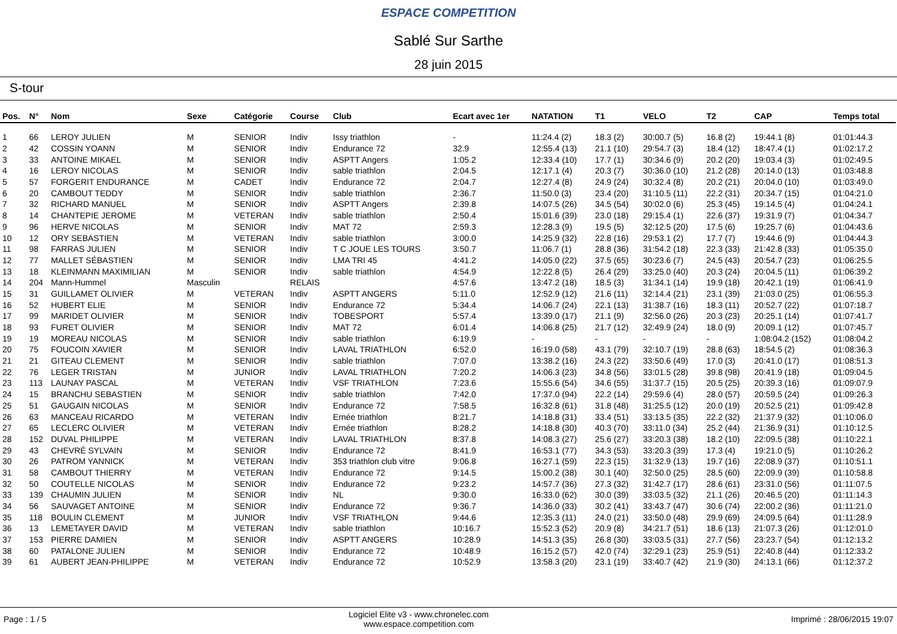ESPACE COMPETITION
Sablé Sur Sarthe
28 juin 2015
S-tour
| Pos. | N° | Nom | Sexe | Catégorie | Course | Club | Ecart avec 1er | NATATION | T1 | VELO | T2 | CAP | Temps total |
| --- | --- | --- | --- | --- | --- | --- | --- | --- | --- | --- | --- | --- | --- |
| 1 | 66 | LEROY JULIEN | M | SENIOR | Indiv | Issy triathlon | - | 11:24.4 (2) | 18.3 (2) | 30:00.7 (5) | 16.8 (2) | 19:44.1 (8) | 01:01:44.3 |
| 2 | 42 | COSSIN YOANN | M | SENIOR | Indiv | Endurance 72 | 32.9 | 12:55.4 (13) | 21.1 (10) | 29:54.7 (3) | 18.4 (12) | 18:47.4 (1) | 01:02:17.2 |
| 3 | 33 | ANTOINE MIKAEL | M | SENIOR | Indiv | ASPTT Angers | 1:05.2 | 12:33.4 (10) | 17.7 (1) | 30:34.6 (9) | 20.2 (20) | 19:03.4 (3) | 01:02:49.5 |
| 4 | 16 | LEROY NICOLAS | M | SENIOR | Indiv | sable triathlon | 2:04.5 | 12:17.1 (4) | 20.3 (7) | 30:36.0 (10) | 21.2 (28) | 20:14.0 (13) | 01:03:48.8 |
| 5 | 57 | FORGERIT ENDURANCE | M | CADET | Indiv | Endurance 72 | 2:04.7 | 12:27.4 (8) | 24.9 (24) | 30:32.4 (8) | 20.2 (21) | 20:04.0 (10) | 01:03:49.0 |
| 6 | 20 | CAMBOUT TEDDY | M | SENIOR | Indiv | sable triathlon | 2:36.7 | 11:50.0 (3) | 23.4 (20) | 31:10.5 (11) | 22.2 (31) | 20:34.7 (15) | 01:04:21.0 |
| 7 | 32 | RICHARD MANUEL | M | SENIOR | Indiv | ASPTT Angers | 2:39.8 | 14:07.5 (26) | 34.5 (54) | 30:02.0 (6) | 25.3 (45) | 19:14.5 (4) | 01:04:24.1 |
| 8 | 14 | CHANTEPIE JEROME | M | VETERAN | Indiv | sable triathlon | 2:50.4 | 15:01.6 (39) | 23.0 (18) | 29:15.4 (1) | 22.6 (37) | 19:31.9 (7) | 01:04:34.7 |
| 9 | 96 | HERVE NICOLAS | M | SENIOR | Indiv | MAT 72 | 2:59.3 | 12:28.3 (9) | 19.5 (5) | 32:12.5 (20) | 17.5 (6) | 19:25.7 (6) | 01:04:43.6 |
| 10 | 12 | ORY SEBASTIEN | M | VETERAN | Indiv | sable triathlon | 3:00.0 | 14:25.9 (32) | 22.8 (16) | 29:53.1 (2) | 17.7 (7) | 19:44.6 (9) | 01:04:44.3 |
| 11 | 98 | FARRAS JULIEN | M | SENIOR | Indiv | T C JOUE LES TOURS | 3:50.7 | 11:06.7 (1) | 28.8 (36) | 31:54.2 (18) | 22.3 (33) | 21:42.8 (33) | 01:05:35.0 |
| 12 | 77 | MALLET SÉBASTIEN | M | SENIOR | Indiv | LMA TRI 45 | 4:41.2 | 14:05.0 (22) | 37.5 (65) | 30:23.6 (7) | 24.5 (43) | 20:54.7 (23) | 01:06:25.5 |
| 13 | 18 | KLEINMANN MAXIMILIAN | M | SENIOR | Indiv | sable triathlon | 4:54.9 | 12:22.8 (5) | 26.4 (29) | 33:25.0 (40) | 20.3 (24) | 20:04.5 (11) | 01:06:39.2 |
| 14 | 204 | Mann-Hummel | Masculin | | RELAIS | | 4:57.6 | 13:47.2 (18) | 18.5 (3) | 31:34.1 (14) | 19.9 (18) | 20:42.1 (19) | 01:06:41.9 |
| 15 | 31 | GUILLAMET OLIVIER | M | VETERAN | Indiv | ASPTT ANGERS | 5:11.0 | 12:52.9 (12) | 21.6 (11) | 32:14.4 (21) | 23.1 (39) | 21:03.0 (25) | 01:06:55.3 |
| 16 | 52 | HUBERT ELIE | M | SENIOR | Indiv | Endurance 72 | 5:34.4 | 14:06.7 (24) | 22.1 (13) | 31:38.7 (16) | 18.3 (11) | 20:52.7 (22) | 01:07:18.7 |
| 17 | 99 | MARIDET OLIVIER | M | SENIOR | Indiv | TOBESPORT | 5:57.4 | 13:39.0 (17) | 21.1 (9) | 32:56.0 (26) | 20.3 (23) | 20:25.1 (14) | 01:07:41.7 |
| 18 | 93 | FURET OLIVIER | M | SENIOR | Indiv | MAT 72 | 6:01.4 | 14:06.8 (25) | 21.7 (12) | 32:49.9 (24) | 18.0 (9) | 20:09.1 (12) | 01:07:45.7 |
| 19 | 19 | MOREAU NICOLAS | M | SENIOR | Indiv | sable triathlon | 6:19.9 | - | - | - | - | 1:08:04.2 (152) | 01:08:04.2 |
| 20 | 75 | FOUCOIN XAVIER | M | SENIOR | Indiv | LAVAL TRIATHLON | 6:52.0 | 16:19.0 (58) | 43.1 (79) | 32:10.7 (19) | 28.8 (63) | 18:54.5 (2) | 01:08:36.3 |
| 21 | 21 | GITEAU CLEMENT | M | SENIOR | Indiv | sable triathlon | 7:07.0 | 13:38.2 (16) | 24.3 (22) | 33:50.6 (49) | 17.0 (3) | 20:41.0 (17) | 01:08:51.3 |
| 22 | 76 | LEGER TRISTAN | M | JUNIOR | Indiv | LAVAL TRIATHLON | 7:20.2 | 14:06.3 (23) | 34.8 (56) | 33:01.5 (28) | 39.8 (98) | 20:41.9 (18) | 01:09:04.5 |
| 23 | 113 | LAUNAY PASCAL | M | VETERAN | Indiv | VSF TRIATHLON | 7:23.6 | 15:55.6 (54) | 34.6 (55) | 31:37.7 (15) | 20.5 (25) | 20:39.3 (16) | 01:09:07.9 |
| 24 | 15 | BRANCHU SEBASTIEN | M | SENIOR | Indiv | sable triathlon | 7:42.0 | 17:37.0 (94) | 22.2 (14) | 29:59.6 (4) | 28.0 (57) | 20:59.5 (24) | 01:09:26.3 |
| 25 | 51 | GAUGAIN NICOLAS | M | SENIOR | Indiv | Endurance 72 | 7:58.5 | 16:32.8 (61) | 31.8 (48) | 31:25.5 (12) | 20.0 (19) | 20:52.5 (21) | 01:09:42.8 |
| 26 | 63 | MANCEAU RICARDO | M | VETERAN | Indiv | Ernée triathlon | 8:21.7 | 14:18.8 (31) | 33.4 (51) | 33:13.5 (35) | 22.2 (32) | 21:37.9 (32) | 01:10:06.0 |
| 27 | 65 | LECLERC OLIVIER | M | VETERAN | Indiv | Ernée triathlon | 8:28.2 | 14:18.8 (30) | 40.3 (70) | 33:11.0 (34) | 25.2 (44) | 21:36.9 (31) | 01:10:12.5 |
| 28 | 152 | DUVAL PHILIPPE | M | VETERAN | Indiv | LAVAL TRIATHLON | 8:37.8 | 14:08.3 (27) | 25.6 (27) | 33:20.3 (38) | 18.2 (10) | 22:09.5 (38) | 01:10:22.1 |
| 29 | 43 | CHEVRÉ SYLVAIN | M | SENIOR | Indiv | Endurance 72 | 8:41.9 | 16:53.1 (77) | 34.3 (53) | 33:20.3 (39) | 17.3 (4) | 19:21.0 (5) | 01:10:26.2 |
| 30 | 26 | PATROM YANNICK | M | VETERAN | Indiv | 353 triathlon club vitre | 9:06.8 | 16:27.1 (59) | 22.3 (15) | 31:32.9 (13) | 19.7 (16) | 22:08.9 (37) | 01:10:51.1 |
| 31 | 58 | CAMBOUT THIERRY | M | VETERAN | Indiv | Endurance 72 | 9:14.5 | 15:00.2 (38) | 30.1 (40) | 32:50.0 (25) | 28.5 (60) | 22:09.9 (39) | 01:10:58.8 |
| 32 | 50 | COUTELLE NICOLAS | M | SENIOR | Indiv | Endurance 72 | 9:23.2 | 14:57.7 (36) | 27.3 (32) | 31:42.7 (17) | 28.6 (61) | 23:31.0 (56) | 01:11:07.5 |
| 33 | 139 | CHAUMIN JULIEN | M | SENIOR | Indiv | NL | 9:30.0 | 16:33.0 (62) | 30.0 (39) | 33:03.5 (32) | 21.1 (26) | 20:46.5 (20) | 01:11:14.3 |
| 34 | 56 | SAUVAGET ANTOINE | M | SENIOR | Indiv | Endurance 72 | 9:36.7 | 14:36.0 (33) | 30.2 (41) | 33:43.7 (47) | 30.6 (74) | 22:00.2 (36) | 01:11:21.0 |
| 35 | 118 | BOULIN CLEMENT | M | JUNIOR | Indiv | VSF TRIATHLON | 9:44.6 | 12:35.3 (11) | 24.0 (21) | 33:50.0 (48) | 29.9 (69) | 24:09.5 (64) | 01:11:28.9 |
| 36 | 13 | LEMETAYER DAVID | M | VETERAN | Indiv | sable triathlon | 10:16.7 | 15:52.3 (52) | 20.9 (8) | 34:21.7 (51) | 18.6 (13) | 21:07.3 (26) | 01:12:01.0 |
| 37 | 153 | PIERRE DAMIEN | M | SENIOR | Indiv | ASPTT ANGERS | 10:28.9 | 14:51.3 (35) | 26.8 (30) | 33:03.5 (31) | 27.7 (56) | 23:23.7 (54) | 01:12:13.2 |
| 38 | 60 | PATALONE JULIEN | M | SENIOR | Indiv | Endurance 72 | 10:48.9 | 16:15.2 (57) | 42.0 (74) | 32:29.1 (23) | 25.9 (51) | 22:40.8 (44) | 01:12:33.2 |
| 39 | 61 | AUBERT JEAN-PHILIPPE | M | VETERAN | Indiv | Endurance 72 | 10:52.9 | 13:58.3 (20) | 23.1 (19) | 33:40.7 (42) | 21.9 (30) | 24:13.1 (66) | 01:12:37.2 |
Page : 1 / 5
Logiciel Elite v3 - www.chronelec.com
www.espace.competition.com
Imprimé : 28/06/2015 19:07